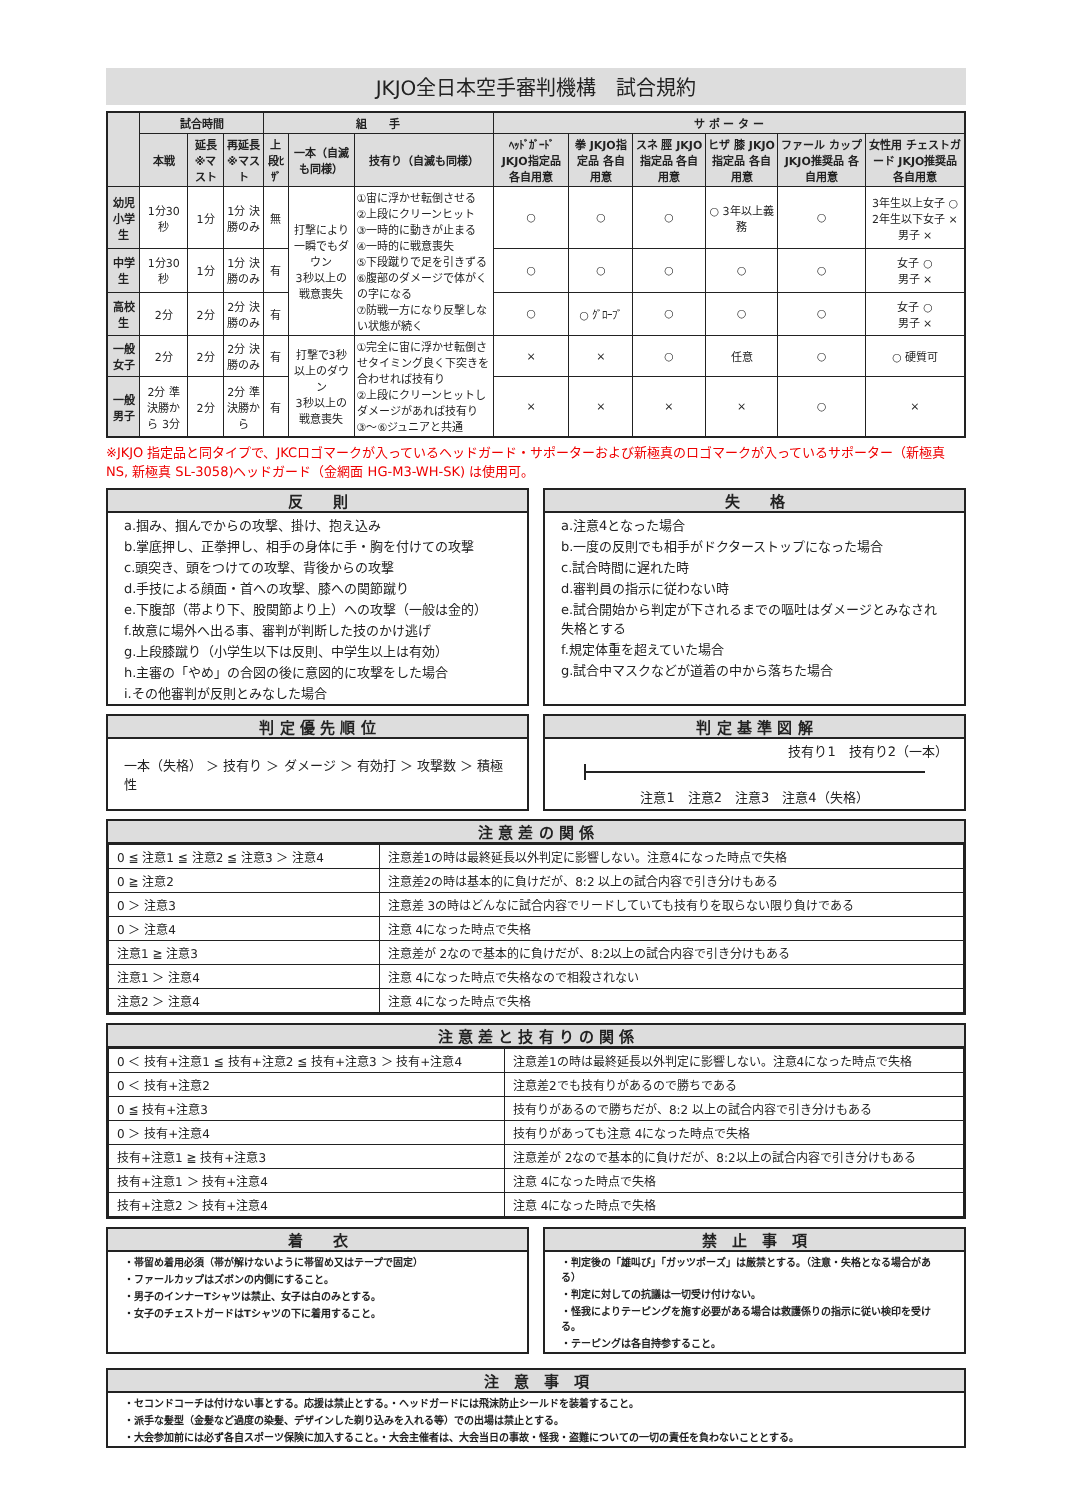JKJO全日本空手審判機構　試合規約
| | 試合時間 | | | 組 手 | | | サ ポ ー タ ー | | | | | |
| --- | --- | --- | --- | --- | --- | --- | --- | --- | --- | --- | --- | --- |
| | 本戦 | 延長 ※マスト | 再延長 ※マスト | 上段ﾋｻﾞ | 一本（自滅も同様） | 技有り（自滅も同様） | ﾍｯﾄﾞｶﾞｰﾄﾞ JKJO指定品 各自用意 | 拳 JKJO指定品 各自用意 | スネ 脛 JKJO指定品 各自用意 | ヒザ 膝 JKJO指定品 各自用意 | ファール カップ JKJO推奨品 各自用意 | 女性用 チェストガード JKJO推奨品 各自用意 |
| 幼児 小学生 | 1分30秒 | 1分 | 1分 決勝のみ | 無 | 打撃により 一瞬でもダウン 3秒以上の 戦意喪失 | ①宙に浮かせ転倒させる ②上段にクリーンヒット ③一時的に動きが止まる ④一時的に戦意喪失 ⑤下段蹴りで足を引きずる ⑥腹部のダメージで体がくの字になる ⑦防戦一方になり反撃しない状態が続く | ○ | ○ | ○ | ○ 3年以上義務 | ○ | 3年生以上女子 ○ 2年生以下女子 × 男子 × |
| 中学生 | 1分30秒 | 1分 | 1分 決勝のみ | 有 | | | ○ | ○ | ○ | ○ | ○ | 女子 ○ 男子 × |
| 高校生 | 2分 | 2分 | 2分 決勝のみ | 有 | | | ○ | ○ ｸﾞﾛｰﾌﾞ | ○ | ○ | ○ | 女子 ○ 男子 × |
| 一般 女子 | 2分 | 2分 | 2分 決勝のみ | 有 | 打撃で3秒 以上のダウン 3秒以上の 戦意喪失 | ①完全に宙に浮かせ転倒させタイミング良く下突きを合わせれば技有り ②上段にクリーンヒットしダメージがあれば技有り ③～⑥ジュニアと共通 | × | × | ○ | 任意 | ○ | ○ 硬質可 |
| 一般 男子 | 2分 準決勝から 3分 | 2分 | 2分 準決勝から | 有 | | | × | × | × | × | ○ | × |
※JKJO 指定品と同タイプで、JKCロゴマークが入っているヘッドガード・サポーターおよび新極真のロゴマークが入っているサポーター（新極真 NS, 新極真 SL-3058)ヘッドガード（金網面 HG-M3-WH-SK) は使用可。
反　　則
a.掴み、掴んでからの攻撃、掛け、抱え込み
b.掌底押し、正拳押し、相手の身体に手・胸を付けての攻撃
c.頭突き、頭をつけての攻撃、背後からの攻撃
d.手技による顔面・首への攻撃、膝への関節蹴り
e.下腹部（帯より下、股関節より上）への攻撃（一般は金的）
f.故意に場外へ出る事、審判が判断した技のかけ逃げ
g.上段膝蹴り（小学生以下は反則、中学生以上は有効）
h.主審の「やめ」の合図の後に意図的に攻撃をした場合
i.その他審判が反則とみなした場合
失　　格
a.注意4となった場合
b.一度の反則でも相手がドクターストップになった場合
c.試合時間に遅れた時
d.審判員の指示に従わない時
e.試合開始から判定が下されるまでの嘔吐はダメージとみなされ失格とする
f.規定体重を超えていた場合
g.試合中マスクなどが道着の中から落ちた場合
判 定 優 先 順 位
一本（失格） ＞ 技有り ＞ ダメージ ＞ 有効打 ＞ 攻撃数 ＞ 積極性
判 定 基 準 図 解
技有り1　技有り2（一本）
注意1　注意2　注意3　注意4（失格）
注 意 差 の 関 係
| 0 ≦ 注意1 ≦ 注意2 ≦ 注意3 ＞ 注意4 | 注意差1の時は最終延長以外判定に影響しない。注意4になった時点で失格 |
| 0 ≧ 注意2 | 注意差2の時は基本的に負けだが、8:2 以上の試合内容で引き分けもある |
| 0 ＞ 注意3 | 注意差 3の時はどんなに試合内容でリードしていても技有りを取らない限り負けである |
| 0 ＞ 注意4 | 注意 4になった時点で失格 |
| 注意1 ≧ 注意3 | 注意差が 2なので基本的に負けだが、8:2以上の試合内容で引き分けもある |
| 注意1 ＞ 注意4 | 注意 4になった時点で失格なので相殺されない |
| 注意2 ＞ 注意4 | 注意 4になった時点で失格 |
注 意 差 と 技 有 り の 関 係
| 0 ＜ 技有+注意1 ≦ 技有+注意2 ≦ 技有+注意3 ＞ 技有+注意4 | 注意差1の時は最終延長以外判定に影響しない。注意4になった時点で失格 |
| 0 ＜ 技有+注意2 | 注意差2でも技有りがあるので勝ちである |
| 0 ≦ 技有+注意3 | 技有りがあるので勝ちだが、8:2 以上の試合内容で引き分けもある |
| 0 ＞ 技有+注意4 | 技有りがあっても注意 4になった時点で失格 |
| 技有+注意1 ≧ 技有+注意3 | 注意差が 2なので基本的に負けだが、8:2以上の試合内容で引き分けもある |
| 技有+注意1 ＞ 技有+注意4 | 注意 4になった時点で失格 |
| 技有+注意2 ＞ 技有+注意4 | 注意 4になった時点で失格 |
着　　衣
・帯留め着用必須（帯が解けないように帯留め又はテープで固定）
・ファールカップはズボンの内側にすること。
・男子のインナーTシャツは禁止、女子は白のみとする。
・女子のチェストガードはTシャツの下に着用すること。
禁　止　事　項
・判定後の「雄叫び」「ガッツポーズ」は厳禁とする。（注意・失格となる場合がある）
・判定に対しての抗議は一切受け付けない。
・怪我によりテーピングを施す必要がある場合は救護係りの指示に従い検印を受ける。
・テーピングは各自持参すること。
注　意　事　項
・セコンドコーチは付けない事とする。応援は禁止とする。・ヘッドガードには飛沫防止シールドを装着すること。
・派手な髪型（金髪など過度の染髪、デザインした剃り込みを入れる等）での出場は禁止とする。
・大会参加前には必ず各自スポーツ保険に加入すること。・大会主催者は、大会当日の事故・怪我・盗難についての一切の責任を負わないこととする。